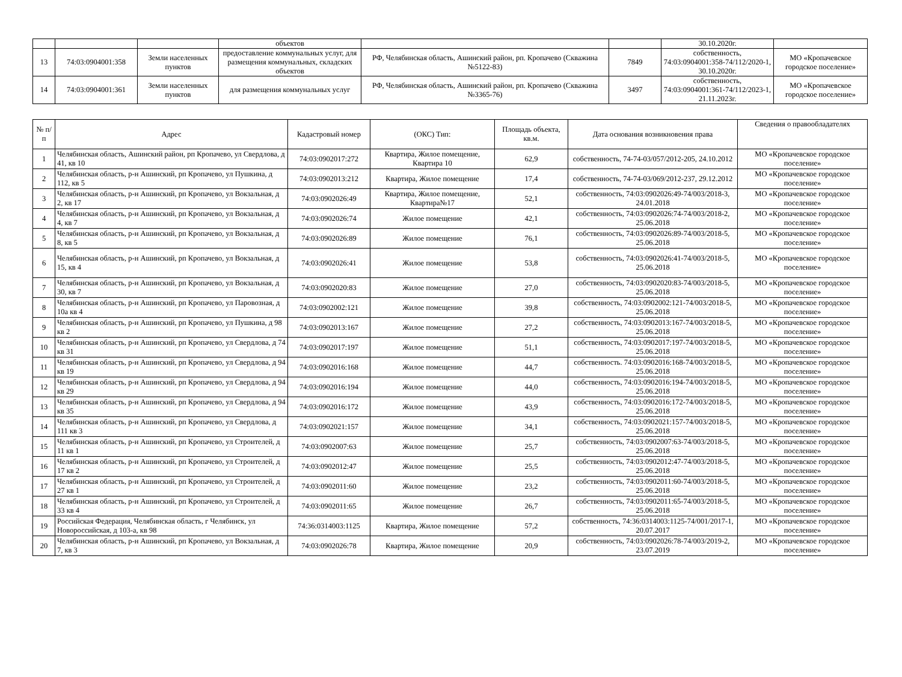| | | | объектов | | | 30.10.2020г. | |
| 13 | 74:03:0904001:358 | Земли населенных пунктов | предоставление коммунальных услуг, для размещения коммунальных, складских объектов | РФ, Челябинская область, Ашинский район, рп. Кропачево (Скважина №5122-83) | 7849 | собственность, 74:03:0904001:358-74/112/2020-1, 30.10.2020г. | МО «Кропачевское городское поселение» |
| 14 | 74:03:0904001:361 | Земли населенных пунктов | для размещения коммунальных услуг | РФ, Челябинская область, Ашинский район, рп. Кропачево (Скважина №3365-76) | 3497 | собственность, 74:03:0904001:361-74/112/2023-1, 21.11.2023г. | МО «Кропачевское городское поселение» |
| № п/п | Адрес | Кадастровый номер | (ОКС) Тип: | Площадь объекта, кв.м. | Дата основания возникновения права | Сведения о правообладателях |
| --- | --- | --- | --- | --- | --- | --- |
| 1 | Челябинская область, Ашинский район, рп Кропачево, ул Свердлова, д 41, кв 10 | 74:03:0902017:272 | Квартира, Жилое помещение, Квартира 10 | 62,9 | собственность, 74-74-03/057/2012-205, 24.10.2012 | МО «Кропачевское городское поселение» |
| 2 | Челябинская область, р-н Ашинский, рп Кропачево, ул Пушкина, д 112, кв 5 | 74:03:0902013:212 | Квартира, Жилое помещение | 17,4 | собственность, 74-74-03/069/2012-237, 29.12.2012 | МО «Кропачевское городское поселение» |
| 3 | Челябинская область, р-н Ашинский, рп Кропачево, ул Вокзальная, д 2, кв 17 | 74:03:0902026:49 | Квартира, Жилое помещение, Квартира№17 | 52,1 | собственность, 74:03:0902026:49-74/003/2018-3, 24.01.2018 | МО «Кропачевское городское поселение» |
| 4 | Челябинская область, р-н Ашинский, рп Кропачево, ул Вокзальная, д 4, кв 7 | 74:03:0902026:74 | Жилое помещение | 42,1 | собственность, 74:03:0902026:74-74/003/2018-2, 25.06.2018 | МО «Кропачевское городское поселение» |
| 5 | Челябинская область, р-н Ашинский, рп Кропачево, ул Вокзальная, д 8, кв 5 | 74:03:0902026:89 | Жилое помещение | 76,1 | собственность, 74:03:0902026:89-74/003/2018-5, 25.06.2018 | МО «Кропачевское городское поселение» |
| 6 | Челябинская область, р-н Ашинский, рп Кропачево, ул Вокзальная, д 15, кв 4 | 74:03:0902026:41 | Жилое помещение | 53,8 | собственность, 74:03:0902026:41-74/003/2018-5, 25.06.2018 | МО «Кропачевское городское поселение» |
| 7 | Челябинская область, р-н Ашинский, рп Кропачево, ул Вокзальная, д 30, кв 7 | 74:03:0902020:83 | Жилое помещение | 27,0 | собственность, 74:03:0902020:83-74/003/2018-5, 25.06.2018 | МО «Кропачевское городское поселение» |
| 8 | Челябинская область, р-н Ашинский, рп Кропачево, ул Паровозная, д 10а кв 4 | 74:03:0902002:121 | Жилое помещение | 39,8 | собственность, 74:03:0902002:121-74/003/2018-5, 25.06.2018 | МО «Кропачевское городское поселение» |
| 9 | Челябинская область, р-н Ашинский, рп Кропачево, ул Пушкина, д 98 кв 2 | 74:03:0902013:167 | Жилое помещение | 27,2 | собственность, 74:03:0902013:167-74/003/2018-5, 25.06.2018 | МО «Кропачевское городское поселение» |
| 10 | Челябинская область, р-н Ашинский, рп Кропачево, ул Свердлова, д 74 кв 31 | 74:03:0902017:197 | Жилое помещение | 51,1 | собственность, 74:03:0902017:197-74/003/2018-5, 25.06.2018 | МО «Кропачевское городское поселение» |
| 11 | Челябинская область, р-н Ашинский, рп Кропачево, ул Свердлова, д 94 кв 19 | 74:03:0902016:168 | Жилое помещение | 44,7 | собственность. 74:03:0902016:168-74/003/2018-5, 25.06.2018 | МО «Кропачевское городское поселение» |
| 12 | Челябинская область, р-н Ашинский, рп Кропачево, ул Свердлова, д 94 кв 29 | 74:03:0902016:194 | Жилое помещение | 44,0 | собственность, 74:03:0902016:194-74/003/2018-5, 25.06.2018 | МО «Кропачевское городское поселение» |
| 13 | Челябинская область, р-н Ашинский, рп Кропачево, ул Свердлова, д 94 кв 35 | 74:03:0902016:172 | Жилое помещение | 43,9 | собственность, 74:03:0902016:172-74/003/2018-5, 25.06.2018 | МО «Кропачевское городское поселение» |
| 14 | Челябинская область, р-н Ашинский, рп Кропачево, ул Свердлова, д 111 кв 3 | 74:03:0902021:157 | Жилое помещение | 34,1 | собственность, 74:03:0902021:157-74/003/2018-5, 25.06.2018 | МО «Кропачевское городское поселение» |
| 15 | Челябинская область, р-н Ашинский, рп Кропачево, ул Строителей, д 11 кв 1 | 74:03:0902007:63 | Жилое помещение | 25,7 | собственность, 74:03:0902007:63-74/003/2018-5, 25.06.2018 | МО «Кропачевское городское поселение» |
| 16 | Челябинская область, р-н Ашинский, рп Кропачево, ул Строителей, д 17 кв 2 | 74:03:0902012:47 | Жилое помещение | 25,5 | собственность, 74:03:0902012:47-74/003/2018-5, 25.06.2018 | МО «Кропачевское городское поселение» |
| 17 | Челябинская область, р-н Ашинский, рп Кропачево, ул Строителей, д 27 кв 1 | 74:03:0902011:60 | Жилое помещение | 23,2 | собственность, 74:03:0902011:60-74/003/2018-5, 25.06.2018 | МО «Кропачевское городское поселение» |
| 18 | Челябинская область, р-н Ашинский, рп Кропачево, ул Строителей, д 33 кв 4 | 74:03:0902011:65 | Жилое помещение | 26,7 | собственность, 74:03:0902011:65-74/003/2018-5, 25.06.2018 | МО «Кропачевское городское поселение» |
| 19 | Российская Федерация, Челябинская область, г Челябинск, ул Новороссийская, д 103-а, кв 98 | 74:36:0314003:1125 | Квартира, Жилое помещение | 57,2 | собственность, 74:36:0314003:1125-74/001/2017-1, 20.07.2017 | МО «Кропачевское городское поселение» |
| 20 | Челябинская область, р-н Ашинский, рп Кропачево, ул Вокзальная, д 7, кв 3 | 74:03:0902026:78 | Квартира, Жилое помещение | 20,9 | собственность, 74:03:0902026:78-74/003/2019-2, 23.07.2019 | МО «Кропачевское городское поселение» |